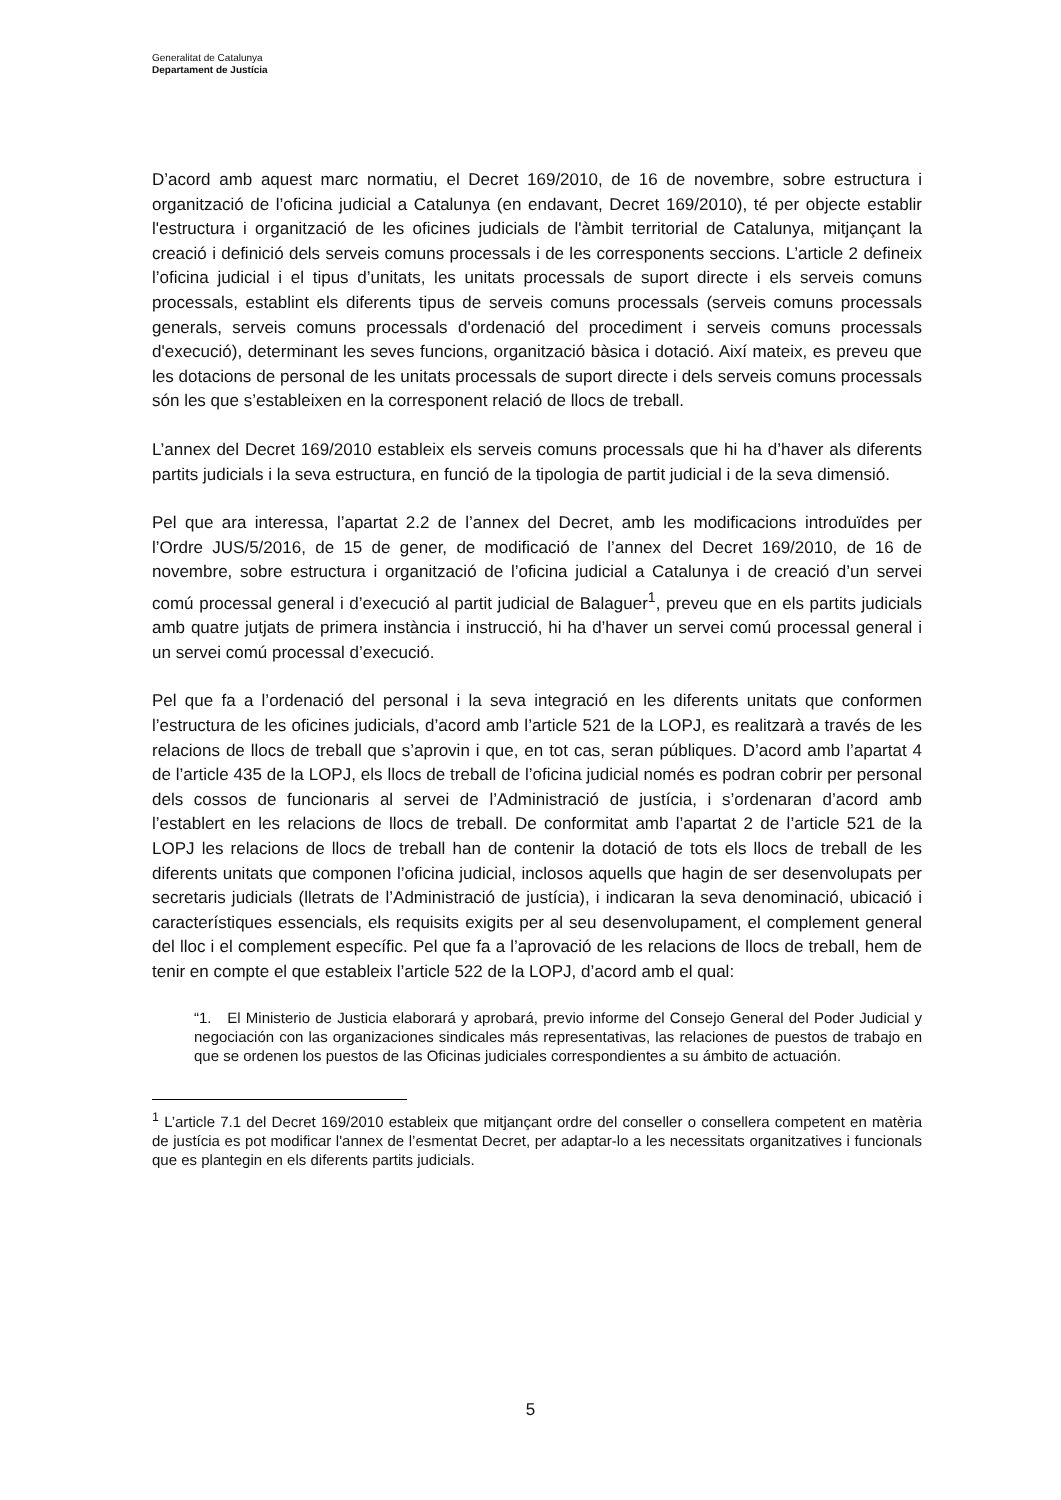Generalitat de Catalunya
Departament de Justícia
D’acord amb aquest marc normatiu, el Decret 169/2010, de 16 de novembre, sobre estructura i organització de l’oficina judicial a Catalunya (en endavant, Decret 169/2010), té per objecte establir l'estructura i organització de les oficines judicials de l'àmbit territorial de Catalunya, mitjançant la creació i definició dels serveis comuns processals i de les corresponents seccions. L’article 2 defineix l’oficina judicial i el tipus d’unitats, les unitats processals de suport directe i els serveis comuns processals, establint els diferents tipus de serveis comuns processals (serveis comuns processals generals, serveis comuns processals d'ordenació del procediment i serveis comuns processals d'execució), determinant les seves funcions, organització bàsica i dotació. Així mateix, es preveu que les dotacions de personal de les unitats processals de suport directe i dels serveis comuns processals són les que s’estableixen en la corresponent relació de llocs de treball.
L’annex del Decret 169/2010 estableix els serveis comuns processals que hi ha d’haver als diferents partits judicials i la seva estructura, en funció de la tipologia de partit judicial i de la seva dimensió.
Pel que ara interessa, l’apartat 2.2 de l’annex del Decret, amb les modificacions introduïdes per l’Ordre JUS/5/2016, de 15 de gener, de modificació de l’annex del Decret 169/2010, de 16 de novembre, sobre estructura i organització de l’oficina judicial a Catalunya i de creació d’un servei comú processal general i d’execució al partit judicial de Balaguer<sup>1</sup>, preveu que en els partits judicials amb quatre jutjats de primera instància i instrucció, hi ha d’haver un servei comú processal general i un servei comú processal d’execució.
Pel que fa a l’ordenació del personal i la seva integració en les diferents unitats que conformen l’estructura de les oficines judicials, d’acord amb l’article 521 de la LOPJ, es realitzarà a través de les relacions de llocs de treball que s’aprovin i que, en tot cas, seran públiques. D’acord amb l’apartat 4 de l’article 435 de la LOPJ, els llocs de treball de l’oficina judicial només es podran cobrir per personal dels cossos de funcionaris al servei de l’Administració de justícia, i s’ordenaran d’acord amb l’establert en les relacions de llocs de treball. De conformitat amb l’apartat 2 de l’article 521 de la LOPJ les relacions de llocs de treball han de contenir la dotació de tots els llocs de treball de les diferents unitats que componen l’oficina judicial, inclosos aquells que hagin de ser desenvolupats per secretaris judicials (lletrats de l’Administració de justícia), i indicaran la seva denominació, ubicació i característiques essencials, els requisits exigits per al seu desenvolupament, el complement general del lloc i el complement específic. Pel que fa a l’aprovació de les relacions de llocs de treball, hem de tenir en compte el que estableix l’article 522 de la LOPJ, d’acord amb el qual:
“1. El Ministerio de Justicia elaborará y aprobará, previo informe del Consejo General del Poder Judicial y negociación con las organizaciones sindicales más representativas, las relaciones de puestos de trabajo en que se ordenen los puestos de las Oficinas judiciales correspondientes a su ámbito de actuación.
<sup>1</sup> L’article 7.1 del Decret 169/2010 estableix que mitjançant ordre del conseller o consellera competent en matèria de justícia es pot modificar l'annex de l’esmentat Decret, per adaptar-lo a les necessitats organitzatives i funcionals que es plantegin en els diferents partits judicials.
5